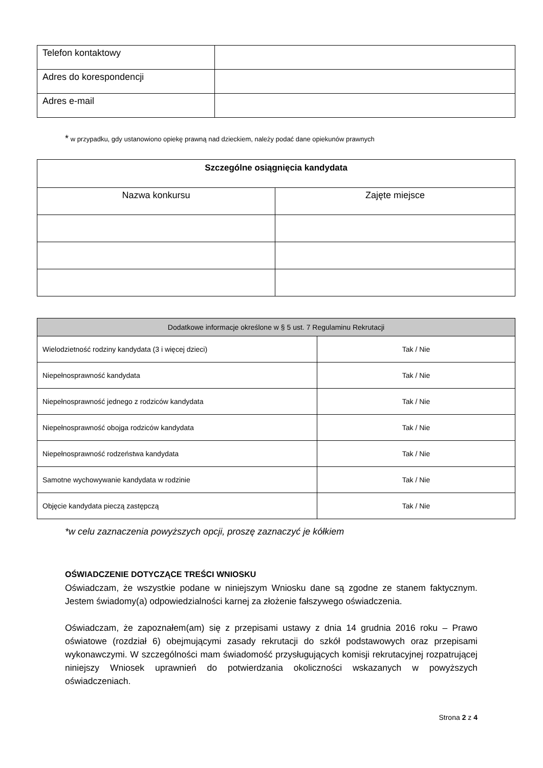| Telefon kontaktowy | |
| Adres do korespondencji | |
| Adres e-mail | |
* w przypadku, gdy ustanowiono opiekę prawną nad dzieckiem, należy podać dane opiekunów prawnych
| Szczególne osiągnięcia kandydata | |
| --- | --- |
| Nazwa konkursu | Zajęte miejsce |
| Dodatkowe informacje określone w § 5 ust. 7 Regulaminu Rekrutacji | |
| --- | --- |
| Wielodzietność rodziny kandydata (3 i więcej dzieci) | Tak / Nie |
| Niepełnosprawność kandydata | Tak / Nie |
| Niepełnosprawność jednego z rodziców kandydata | Tak / Nie |
| Niepełnosprawność obojga rodziców kandydata | Tak / Nie |
| Niepełnosprawność rodzeństwa kandydata | Tak / Nie |
| Samotne wychowywanie kandydata w rodzinie | Tak / Nie |
| Objęcie kandydata pieczą zastępczą | Tak / Nie |
*w celu zaznaczenia powyższych opcji, proszę zaznaczyć je kółkiem
OŚWIADCZENIE DOTYCZĄCE TREŚCI WNIOSKU
Oświadczam, że wszystkie podane w niniejszym Wniosku dane są zgodne ze stanem faktycznym. Jestem świadomy(a) odpowiedzialności karnej za złożenie fałszywego oświadczenia.
Oświadczam, że zapoznałem(am) się z przepisami ustawy z dnia 14 grudnia 2016 roku – Prawo oświatowe (rozdział 6) obejmującymi zasady rekrutacji do szkół podstawowych oraz przepisami wykonawczymi. W szczególności mam świadomość przysługujących komisji rekrutacyjnej rozpatrującej niniejszy Wniosek uprawnień do potwierdzania okoliczności wskazanych w powyższych oświadczeniach.
Strona 2 z 4